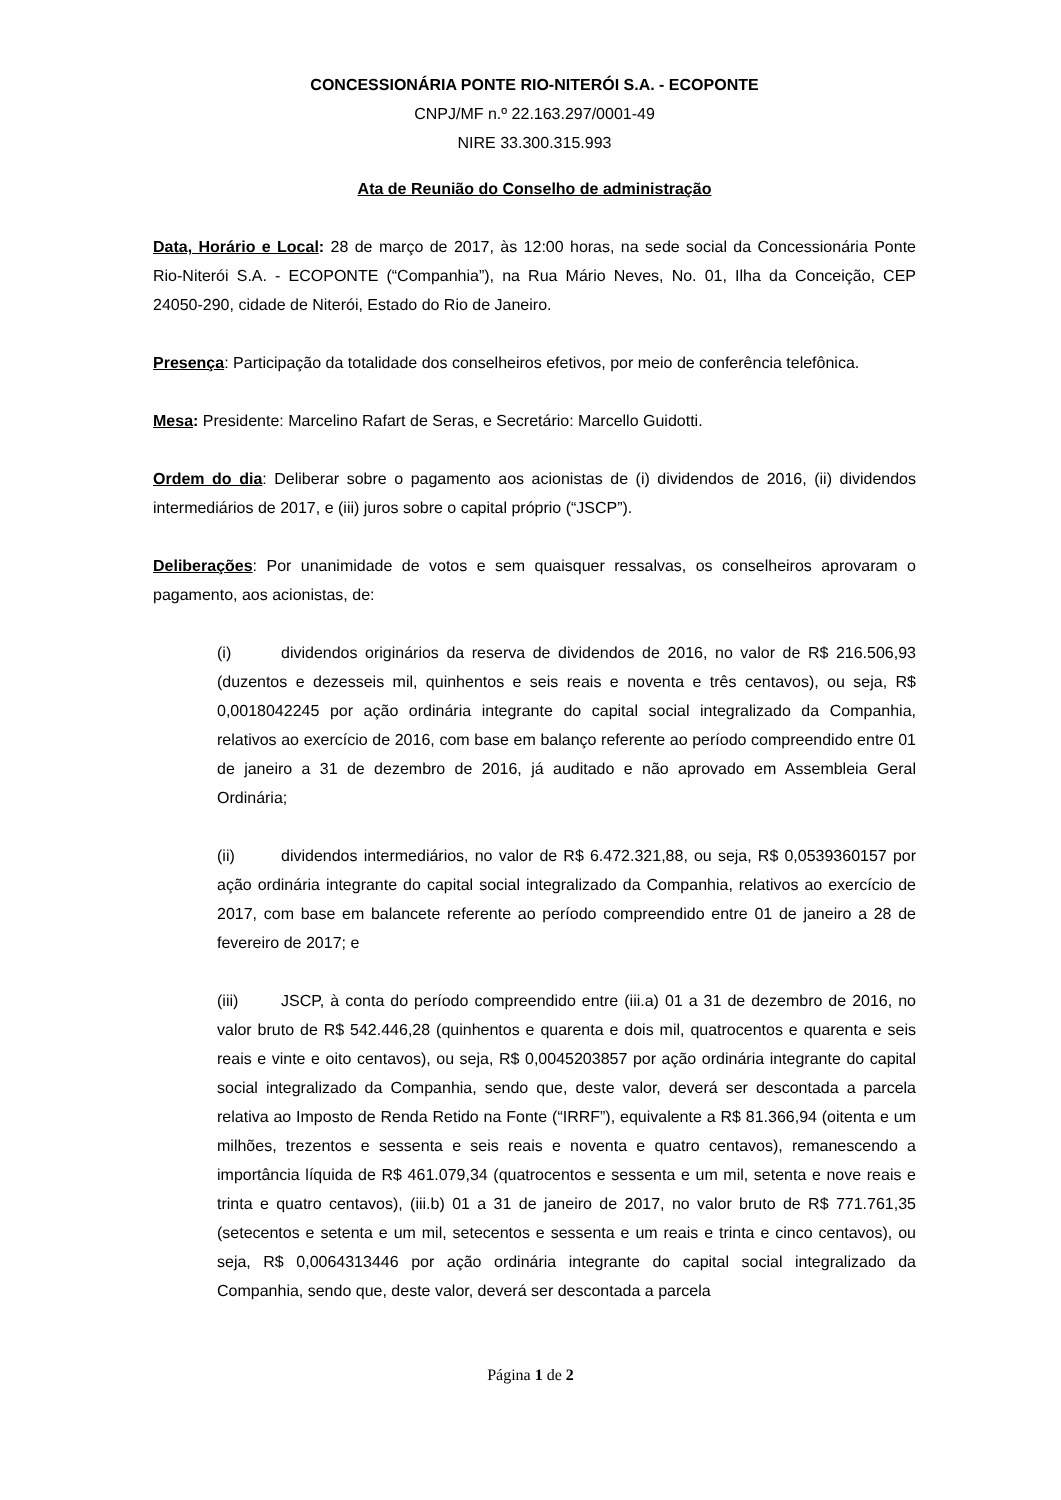CONCESSIONÁRIA PONTE RIO-NITERÓI S.A. - ECOPONTE
CNPJ/MF n.º 22.163.297/0001-49
NIRE 33.300.315.993
Ata de Reunião do Conselho de administração
Data, Horário e Local: 28 de março de 2017, às 12:00 horas, na sede social da Concessionária Ponte Rio-Niterói S.A. - ECOPONTE (“Companhia”), na Rua Mário Neves, No. 01, Ilha da Conceição, CEP 24050-290, cidade de Niterói, Estado do Rio de Janeiro.
Presença: Participação da totalidade dos conselheiros efetivos, por meio de conferência telefônica.
Mesa: Presidente: Marcelino Rafart de Seras, e Secretário: Marcello Guidotti.
Ordem do dia: Deliberar sobre o pagamento aos acionistas de (i) dividendos de 2016, (ii) dividendos intermediários de 2017, e (iii) juros sobre o capital próprio (“JSCP”).
Deliberações: Por unanimidade de votos e sem quaisquer ressalvas, os conselheiros aprovaram o pagamento, aos acionistas, de:
(i) dividendos originários da reserva de dividendos de 2016, no valor de R$ 216.506,93 (duzentos e dezesseis mil, quinhentos e seis reais e noventa e três centavos), ou seja, R$ 0,0018042245 por ação ordinária integrante do capital social integralizado da Companhia, relativos ao exercício de 2016, com base em balanço referente ao período compreendido entre 01 de janeiro a 31 de dezembro de 2016, já auditado e não aprovado em Assembleia Geral Ordinária;
(ii) dividendos intermediários, no valor de R$ 6.472.321,88, ou seja, R$ 0,0539360157 por ação ordinária integrante do capital social integralizado da Companhia, relativos ao exercício de 2017, com base em balancete referente ao período compreendido entre 01 de janeiro a 28 de fevereiro de 2017; e
(iii) JSCP, à conta do período compreendido entre (iii.a) 01 a 31 de dezembro de 2016, no valor bruto de R$ 542.446,28 (quinhentos e quarenta e dois mil, quatrocentos e quarenta e seis reais e vinte e oito centavos), ou seja, R$ 0,0045203857 por ação ordinária integrante do capital social integralizado da Companhia, sendo que, deste valor, deverá ser descontada a parcela relativa ao Imposto de Renda Retido na Fonte (“IRRF”), equivalente a R$ 81.366,94 (oitenta e um milhões, trezentos e sessenta e seis reais e noventa e quatro centavos), remanescendo a importância líquida de R$ 461.079,34 (quatrocentos e sessenta e um mil, setenta e nove reais e trinta e quatro centavos), (iii.b) 01 a 31 de janeiro de 2017, no valor bruto de R$ 771.761,35 (setecentos e setenta e um mil, setecentos e sessenta e um reais e trinta e cinco centavos), ou seja, R$ 0,0064313446 por ação ordinária integrante do capital social integralizado da Companhia, sendo que, deste valor, deverá ser descontada a parcela
Página 1 de 2